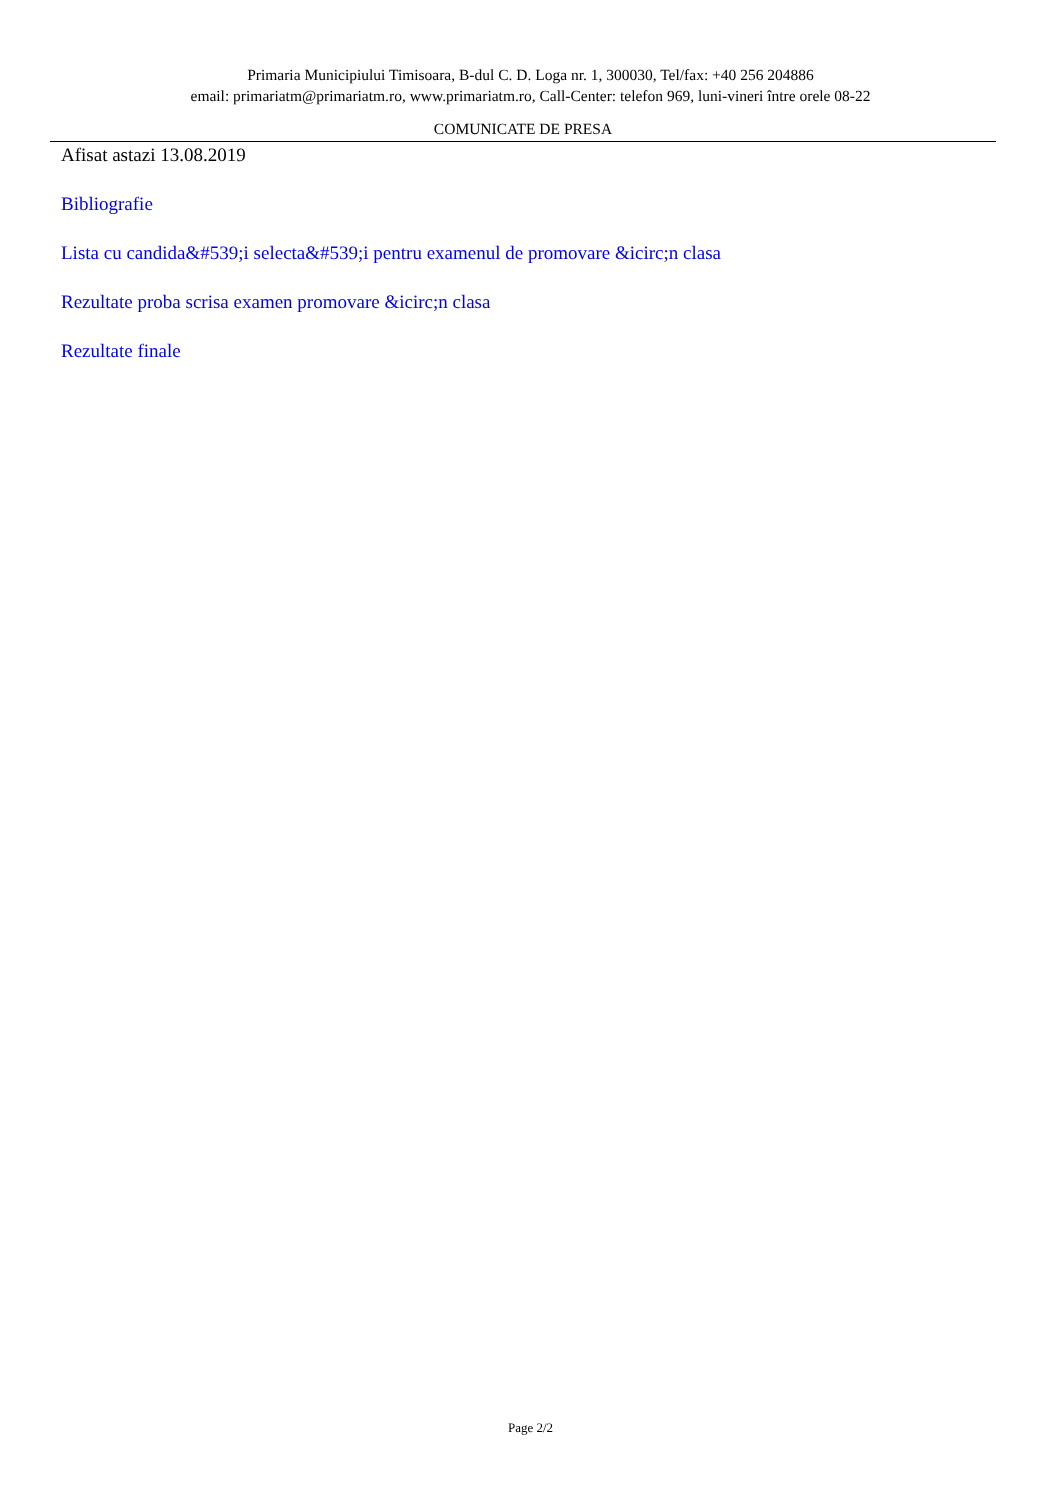Primaria Municipiului Timisoara, B-dul C. D. Loga nr. 1, 300030, Tel/fax: +40 256 204886
email: primariatm@primariatm.ro, www.primariatm.ro, Call-Center: telefon 969, luni-vineri între orele 08-22
COMUNICATE DE PRESA
Afisat astazi 13.08.2019
Bibliografie
Lista cu candida&#539;i selecta&#539;i pentru examenul de promovare &icirc;n clasa
Rezultate proba scrisa examen promovare &icirc;n clasa
Rezultate finale
Page 2/2